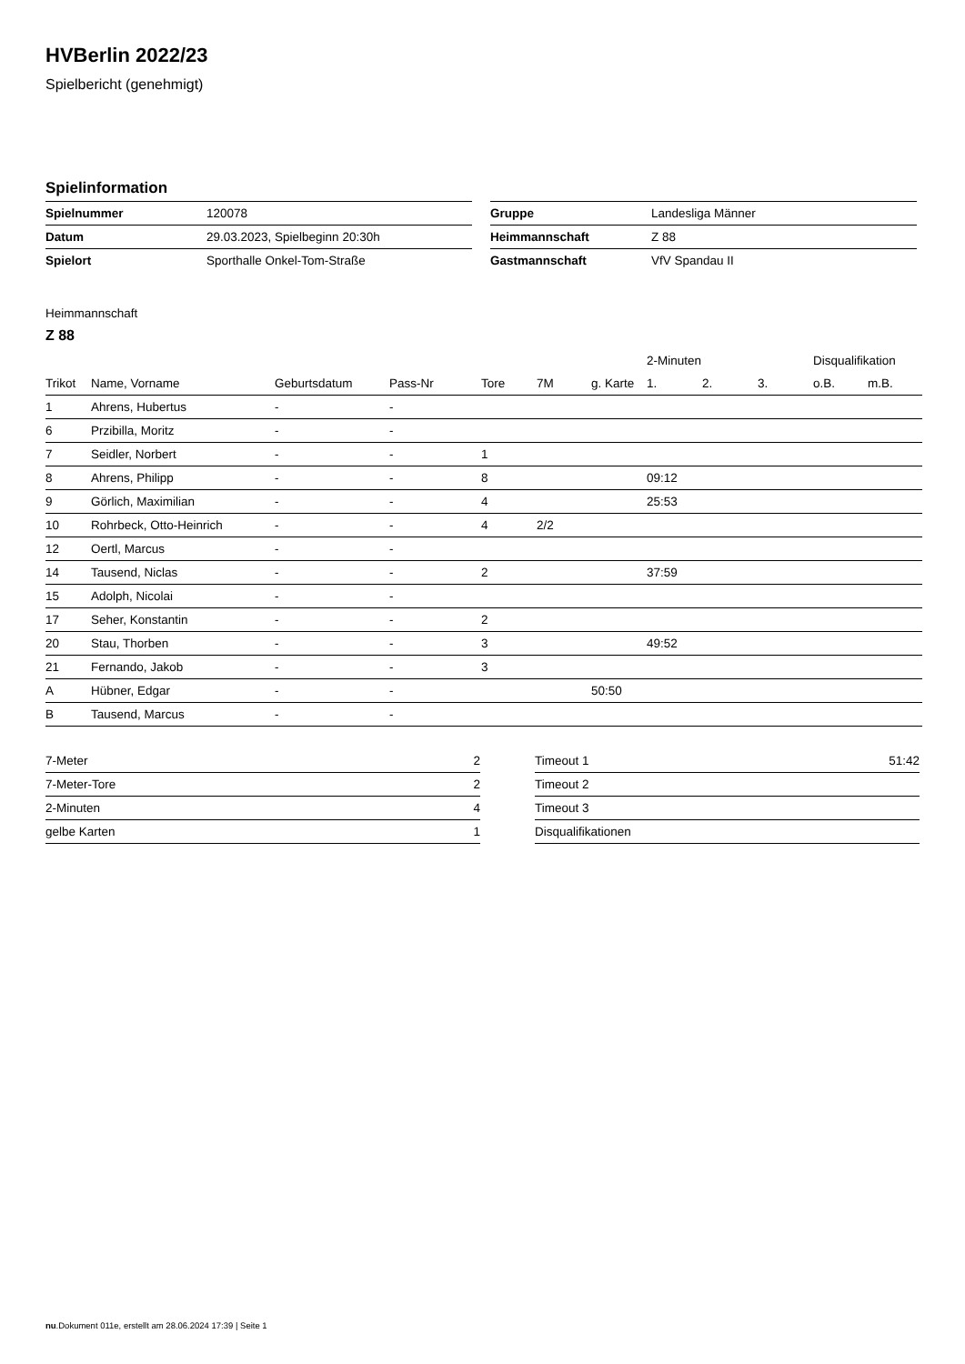HVBerlin 2022/23
Spielbericht (genehmigt)
Spielinformation
| Spielnummer | 120078 |
| Datum | 29.03.2023, Spielbeginn 20:30h |
| Spielort | Sporthalle Onkel-Tom-Straße |
| Gruppe | Landesliga Männer |
| Heimmannschaft | Z 88 |
| Gastmannschaft | VfV Spandau II |
Heimmannschaft
Z 88
| | | | | | | | 2-Minuten | | | Disqualifikation | |
| --- | --- | --- | --- | --- | --- | --- | --- | --- | --- | --- | --- |
| Trikot | Name, Vorname | Geburtsdatum | Pass-Nr | Tore | 7M | g. Karte | 1. | 2. | 3. | o.B. | m.B. |
| 1 | Ahrens, Hubertus | - | - | | | | | | | | |
| 6 | Przibilla, Moritz | - | - | | | | | | | | |
| 7 | Seidler, Norbert | - | - | 1 | | | | | | | |
| 8 | Ahrens, Philipp | - | - | 8 | | | 09:12 | | | | |
| 9 | Görlich, Maximilian | - | - | 4 | | | 25:53 | | | | |
| 10 | Rohrbeck, Otto-Heinrich | - | - | 4 | 2/2 | | | | | | |
| 12 | Oertl, Marcus | - | - | | | | | | | | |
| 14 | Tausend, Niclas | - | - | 2 | | | 37:59 | | | | |
| 15 | Adolph, Nicolai | - | - | | | | | | | | |
| 17 | Seher, Konstantin | - | - | 2 | | | | | | | |
| 20 | Stau, Thorben | - | - | 3 | | | 49:52 | | | | |
| 21 | Fernando, Jakob | - | - | 3 | | | | | | | |
| A | Hübner, Edgar | - | - | | | 50:50 | | | | | |
| B | Tausend, Marcus | - | - | | | | | | | | |
| 7-Meter | 2 |
| 7-Meter-Tore | 2 |
| 2-Minuten | 4 |
| gelbe Karten | 1 |
| Timeout 1 | 51:42 |
| Timeout 2 | |
| Timeout 3 | |
| Disqualifikationen | |
nu.Dokument 011e, erstellt am 28.06.2024 17:39 | Seite 1